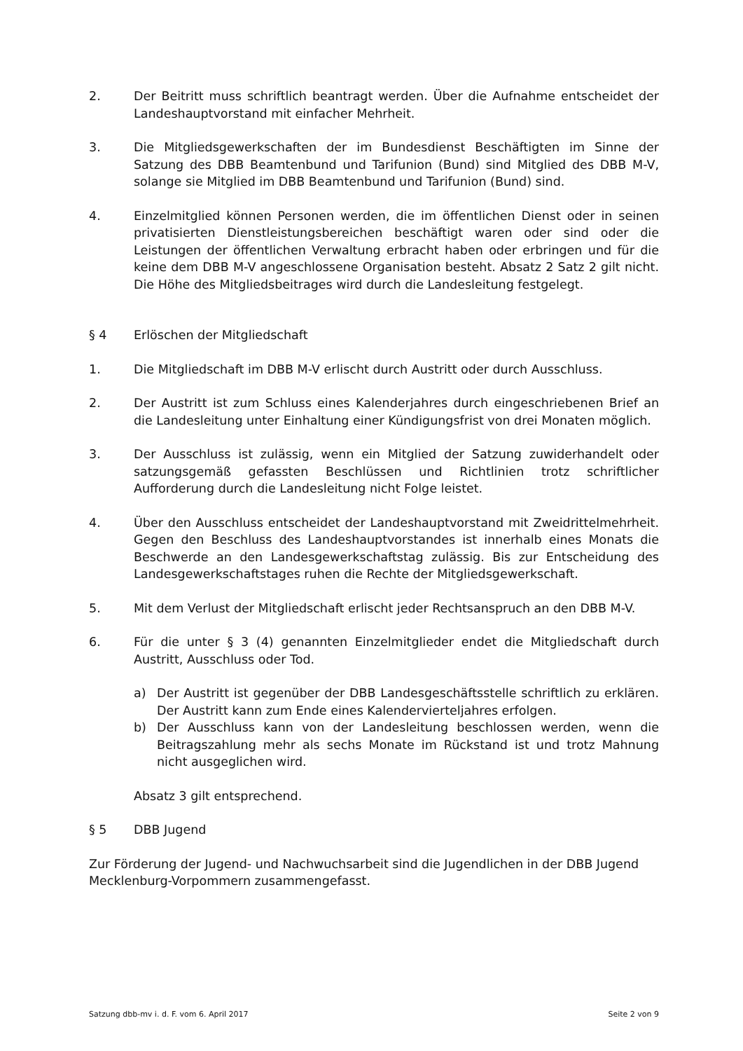2. Der Beitritt muss schriftlich beantragt werden. Über die Aufnahme entscheidet der Landeshauptvorstand mit einfacher Mehrheit.
3. Die Mitgliedsgewerkschaften der im Bundesdienst Beschäftigten im Sinne der Satzung des DBB Beamtenbund und Tarifunion (Bund) sind Mitglied des DBB M-V, solange sie Mitglied im DBB Beamtenbund und Tarifunion (Bund) sind.
4. Einzelmitglied können Personen werden, die im öffentlichen Dienst oder in seinen privatisierten Dienstleistungsbereichen beschäftigt waren oder sind oder die Leistungen der öffentlichen Verwaltung erbracht haben oder erbringen und für die keine dem DBB M-V angeschlossene Organisation besteht. Absatz 2 Satz 2 gilt nicht. Die Höhe des Mitgliedsbeitrages wird durch die Landesleitung festgelegt.
§ 4 Erlöschen der Mitgliedschaft
1. Die Mitgliedschaft im DBB M-V erlischt durch Austritt oder durch Ausschluss.
2. Der Austritt ist zum Schluss eines Kalenderjahres durch eingeschriebenen Brief an die Landesleitung unter Einhaltung einer Kündigungsfrist von drei Monaten möglich.
3. Der Ausschluss ist zulässig, wenn ein Mitglied der Satzung zuwiderhandelt oder satzungsgemäß gefassten Beschlüssen und Richtlinien trotz schriftlicher Aufforderung durch die Landesleitung nicht Folge leistet.
4. Über den Ausschluss entscheidet der Landeshauptvorstand mit Zweidrittelmehrheit. Gegen den Beschluss des Landeshauptvorstandes ist innerhalb eines Monats die Beschwerde an den Landesgewerkschaftstag zulässig. Bis zur Entscheidung des Landesgewerkschaftstages ruhen die Rechte der Mitgliedsgewerkschaft.
5. Mit dem Verlust der Mitgliedschaft erlischt jeder Rechtsanspruch an den DBB M-V.
6. Für die unter § 3 (4) genannten Einzelmitglieder endet die Mitgliedschaft durch Austritt, Ausschluss oder Tod.
a) Der Austritt ist gegenüber der DBB Landesgeschäftsstelle schriftlich zu erklären. Der Austritt kann zum Ende eines Kalendervierteljahres erfolgen.
b) Der Ausschluss kann von der Landesleitung beschlossen werden, wenn die Beitragszahlung mehr als sechs Monate im Rückstand ist und trotz Mahnung nicht ausgeglichen wird.
Absatz 3 gilt entsprechend.
§ 5 DBB Jugend
Zur Förderung der Jugend- und Nachwuchsarbeit sind die Jugendlichen in der DBB Jugend Mecklenburg-Vorpommern zusammengefasst.
Satzung dbb-mv i. d. F. vom 6. April 2017 Seite 2 von 9